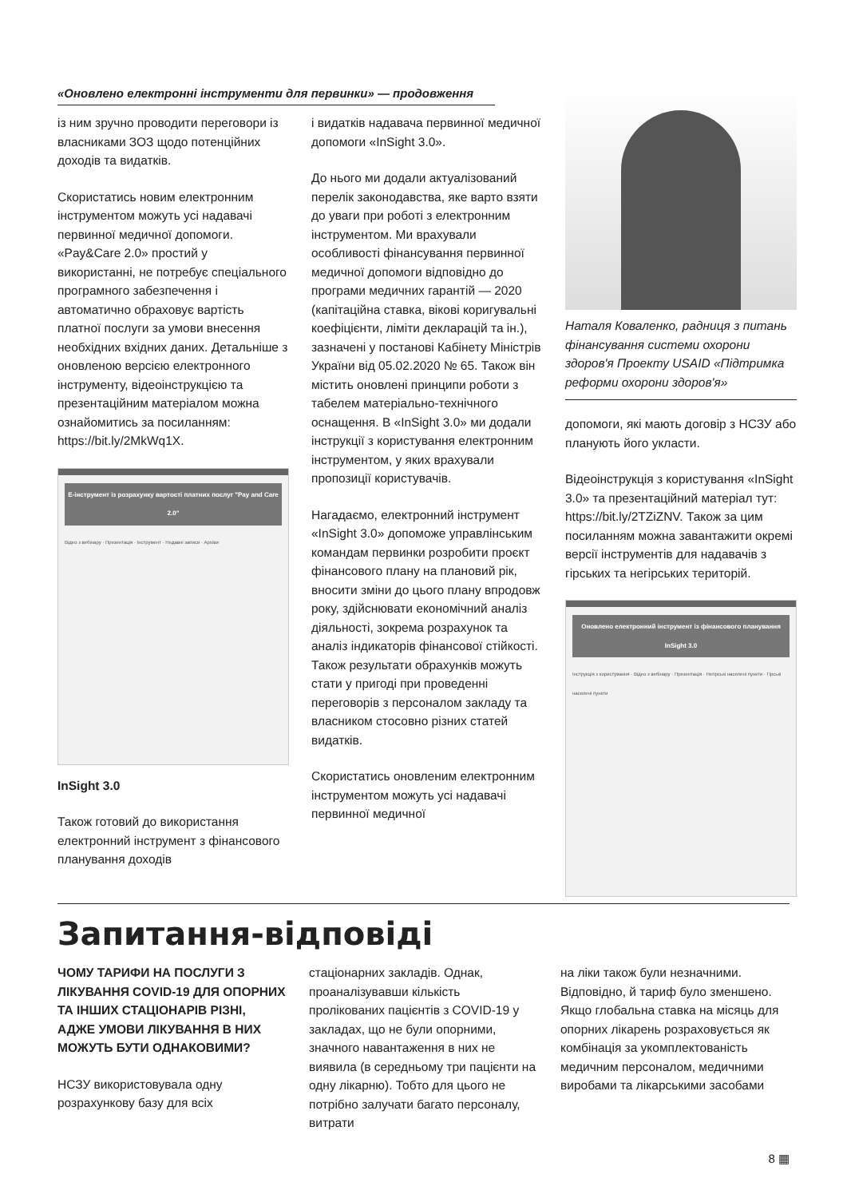«Оновлено електронні інструменти для первинки» — продовження
із ним зручно проводити переговори із власниками ЗОЗ щодо потенційних доходів та видатків.
Скористатись новим електронним інструментом можуть усі надавачі первинної медичної допомоги. «Pay&Care 2.0» простий у використанні, не потребує спеціального програмного забезпечення і автоматично обраховує вартість платної послуги за умови внесення необхідних вхідних даних. Детальніше з оновленою версією електронного інструменту, відеоінструкцією та презентаційним матеріалом можна ознайомитись за посиланням: https://bit.ly/2MkWq1X.
Е-інструмент із розрахунку вартості платних послуг "Pay and Care 2.0"
Відео з вебінару · Презентація · Інструмент · Недавні записи · Архіви
InSight 3.0
Також готовий до використання електронний інструмент з фінансового планування доходів
і видатків надавача первинної медичної допомоги «InSight 3.0».
До нього ми додали актуалізований перелік законодавства, яке варто взяти до уваги при роботі з електронним інструментом. Ми врахували особливості фінансування первинної медичної допомоги відповідно до програми медичних гарантій — 2020 (капітаційна ставка, вікові коригувальні коефіцієнти, ліміти декларацій та ін.), зазначені у постанові Кабінету Міністрів України від 05.02.2020 № 65. Також він містить оновлені принципи роботи з табелем матеріально-технічного оснащення. В «InSight 3.0» ми додали інструкції з користування електронним інструментом, у яких врахували пропозиції користувачів.
Нагадаємо, електронний інструмент «InSight 3.0» допоможе управлінським командам первинки розробити проєкт фінансового плану на плановий рік, вносити зміни до цього плану впродовж року, здійснювати економічний аналіз діяльності, зокрема розрахунок та аналіз індикаторів фінансової стійкості. Також результати обрахунків можуть стати у пригоді при проведенні переговорів з персоналом закладу та власником стосовно різних статей видатків.
Скористатись оновленим електронним інструментом можуть усі надавачі первинної медичної
Наталя Коваленко, радниця з питань фінансування системи охорони здоров'я Проекту USAID «Підтримка реформи охорони здоров'я»
допомоги, які мають договір з НСЗУ або планують його укласти.
Відеоінструкція з користування «InSight 3.0» та презентаційний матеріал тут: https://bit.ly/2TZiZNV. Також за цим посиланням можна завантажити окремі версії інструментів для надавачів з гірських та негірських територій.
Оновлено електронний інструмент із фінансового планування InSight 3.0
Інструкція з користування · Відео з вебінару · Презентація · Негірські населені пункти · Гірські населені пункти
Запитання-відповіді
ЧОМУ ТАРИФИ НА ПОСЛУГИ З ЛІКУВАННЯ COVID-19 ДЛЯ ОПОРНИХ ТА ІНШИХ СТАЦІОНАРІВ РІЗНІ, АДЖЕ УМОВИ ЛІКУВАННЯ В НИХ МОЖУТЬ БУТИ ОДНАКОВИМИ?
НСЗУ використовувала одну розрахункову базу для всіх
стаціонарних закладів. Однак, проаналізувавши кількість пролікованих пацієнтів з COVID-19 у закладах, що не були опорними, значного навантаження в них не виявила (в середньому три пацієнти на одну лікарню). Тобто для цього не потрібно залучати багато персоналу, витрати
на ліки також були незначними. Відповідно, й тариф було зменшено. Якщо глобальна ставка на місяць для опорних лікарень розраховується як комбінація за укомплектованість медичним персоналом, медичними виробами та лікарськими засобами
8 ▦